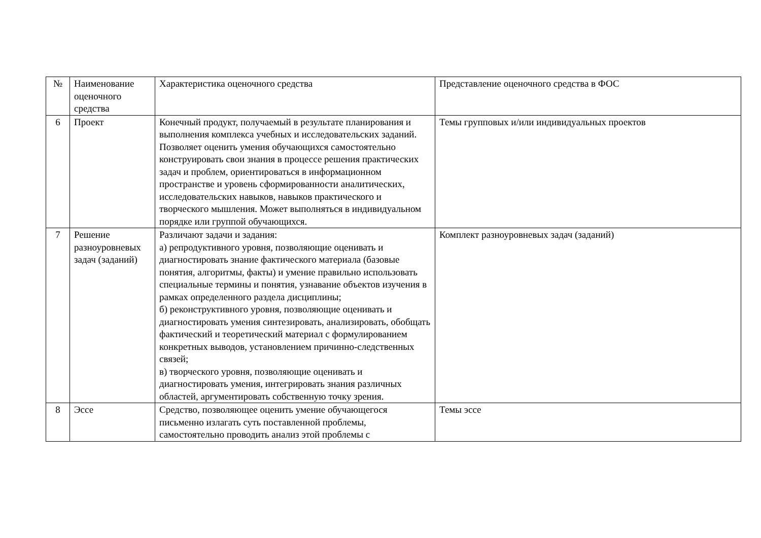| № | Наименование оценочного средства | Характеристика оценочного средства | Представление оценочного средства в ФОС |
| 6 | Проект | Конечный продукт, получаемый в результате планирования и выполнения комплекса учебных и исследовательских заданий. Позволяет оценить умения обучающихся самостоятельно конструировать свои знания в процессе решения практических задач и проблем, ориентироваться в информационном пространстве и уровень сформированности аналитических, исследовательских навыков, навыков практического и творческого мышления. Может выполняться в индивидуальном порядке или группой обучающихся. | Темы групповых и/или индивидуальных проектов |
| 7 | Решение разноуровневых задач (заданий) | Различают задачи и задания: а) репродуктивного уровня, позволяющие оценивать и диагностировать знание фактического материала (базовые понятия, алгоритмы, факты) и умение правильно использовать специальные термины и понятия, узнавание объектов изучения в рамках определенного раздела дисциплины; б) реконструктивного уровня, позволяющие оценивать и диагностировать умения синтезировать, анализировать, обобщать фактический и теоретический материал с формулированием конкретных выводов, установлением причинно-следственных связей; в) творческого уровня, позволяющие оценивать и диагностировать умения, интегрировать знания различных областей, аргументировать собственную точку зрения. | Комплект разноуровневых задач (заданий) |
| 8 | Эссе | Средство, позволяющее оценить умение обучающегося письменно излагать суть поставленной проблемы, самостоятельно проводить анализ этой проблемы с | Темы эссе |